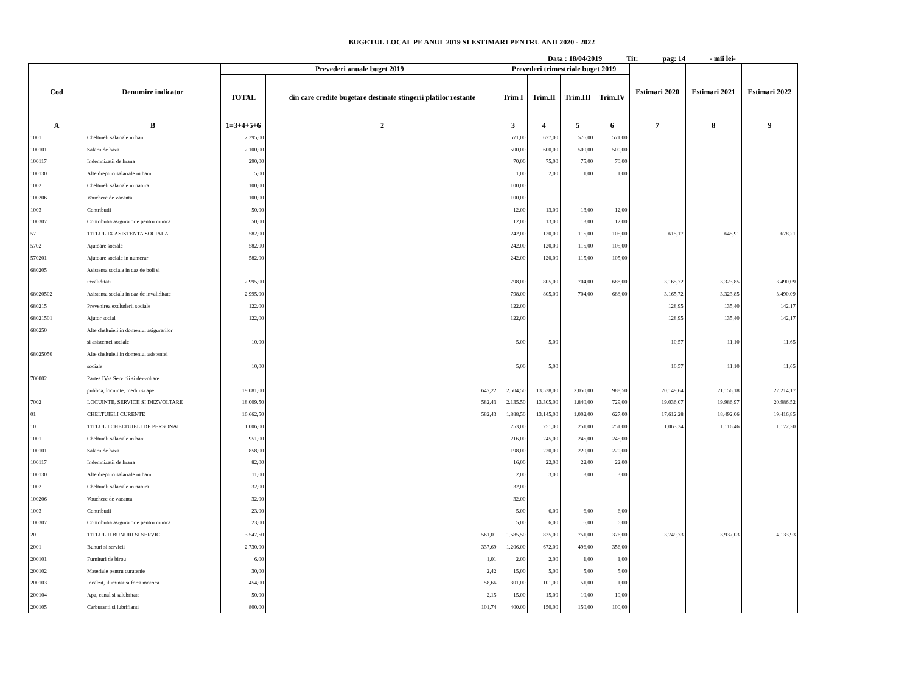BUGETUL LOCAL PE ANUL 2019 SI ESTIMARI PENTRU ANII 2020 - 2022
Data : 18/04/2019 Tit: pag: 14 - mii lei-
| Cod | Denumire indicator | Prevederi anuale buget 2019 | | Prevederi trimestriale buget 2019 | | | | Estimari 2020 | Estimari 2021 | Estimari 2022 |
| --- | --- | --- | --- | --- | --- | --- | --- | --- | --- | --- |
| | | TOTAL | din care credite bugetare destinate stingerii platilor restante | Trim I | Trim.II | Trim.III | Trim.IV | | | |
| A | B | 1=3+4+5+6 | 2 | 3 | 4 | 5 | 6 | 7 | 8 | 9 |
| 1001 | Cheltuieli salariale in bani | 2.395,00 | | 571,00 | 677,00 | 576,00 | 571,00 | | | |
| 100101 | Salarii de baza | 2.100,00 | | 500,00 | 600,00 | 500,00 | 500,00 | | | |
| 100117 | Indemnizatii de hrana | 290,00 | | 70,00 | 75,00 | 75,00 | 70,00 | | | |
| 100130 | Alte drepturi salariale in bani | 5,00 | | 1,00 | 2,00 | 1,00 | 1,00 | | | |
| 1002 | Cheltuieli salariale in natura | 100,00 | | 100,00 | | | | | | |
| 100206 | Vouchere de vacanta | 100,00 | | 100,00 | | | | | | |
| 1003 | Contributii | 50,00 | | 12,00 | 13,00 | 13,00 | 12,00 | | | |
| 100307 | Contributia asiguratorie pentru munca | 50,00 | | 12,00 | 13,00 | 13,00 | 12,00 | | | |
| 57 | TITLUL IX ASISTENTA SOCIALA | 582,00 | | 242,00 | 120,00 | 115,00 | 105,00 | 615,17 | 645,91 | 678,21 |
| 5702 | Ajutoare sociale | 582,00 | | 242,00 | 120,00 | 115,00 | 105,00 | | | |
| 570201 | Ajutoare sociale in numerar | 582,00 | | 242,00 | 120,00 | 115,00 | 105,00 | | | |
| 680205 | Asistenta sociala in caz de boli si | | | | | | | | | |
| | invaliditati | 2.995,00 | | 798,00 | 805,00 | 704,00 | 688,00 | 3.165,72 | 3.323,85 | 3.490,09 |
| 68020502 | Asistenta sociala in caz de invaliditate | 2.995,00 | | 798,00 | 805,00 | 704,00 | 688,00 | 3.165,72 | 3.323,85 | 3.490,09 |
| 680215 | Prevenirea excluderii sociale | 122,00 | | 122,00 | | | | 128,95 | 135,40 | 142,17 |
| 68021501 | Ajutor social | 122,00 | | 122,00 | | | | 128,95 | 135,40 | 142,17 |
| 680250 | Alte cheltuieli in domeniul asigurarilor | | | | | | | | | |
| | si asistentei sociale | 10,00 | | 5,00 | 5,00 | | | 10,57 | 11,10 | 11,65 |
| 68025050 | Alte cheltuieli in domeniul asistentei | | | | | | | | | |
| | sociale | 10,00 | | 5,00 | 5,00 | | | 10,57 | 11,10 | 11,65 |
| 700002 | Partea IV-a Servicii si dezvoltare | | | | | | | | | |
| | publica, locuinte, mediu si ape | 19.081,00 | 647,22 | 2.504,50 | 13.538,00 | 2.050,00 | 988,50 | 20.149,64 | 21.156,18 | 22.214,17 |
| 7002 | LOCUINTE, SERVICII SI DEZVOLTARE | 18.009,50 | 582,43 | 2.135,50 | 13.305,00 | 1.840,00 | 729,00 | 19.036,07 | 19.986,97 | 20.986,52 |
| 01 | CHELTUIELI CURENTE | 16.662,50 | 582,43 | 1.888,50 | 13.145,00 | 1.002,00 | 627,00 | 17.612,28 | 18.492,06 | 19.416,85 |
| 10 | TITLUL I CHELTUIELI DE PERSONAL | 1.006,00 | | 253,00 | 251,00 | 251,00 | 251,00 | 1.063,34 | 1.116,46 | 1.172,30 |
| 1001 | Cheltuieli salariale in bani | 951,00 | | 216,00 | 245,00 | 245,00 | 245,00 | | | |
| 100101 | Salarii de baza | 858,00 | | 198,00 | 220,00 | 220,00 | 220,00 | | | |
| 100117 | Indemnizatii de hrana | 82,00 | | 16,00 | 22,00 | 22,00 | 22,00 | | | |
| 100130 | Alte drepturi salariale in bani | 11,00 | | 2,00 | 3,00 | 3,00 | 3,00 | | | |
| 1002 | Cheltuieli salariale in natura | 32,00 | | 32,00 | | | | | | |
| 100206 | Vouchere de vacanta | 32,00 | | 32,00 | | | | | | |
| 1003 | Contributii | 23,00 | | 5,00 | 6,00 | 6,00 | 6,00 | | | |
| 100307 | Contributia asiguratorie pentru munca | 23,00 | | 5,00 | 6,00 | 6,00 | 6,00 | | | |
| 20 | TITLUL II BUNURI SI SERVICII | 3.547,50 | 561,01 | 1.585,50 | 835,00 | 751,00 | 376,00 | 3.749,73 | 3.937,03 | 4.133,93 |
| 2001 | Bunuri si servicii | 2.730,00 | 337,69 | 1.206,00 | 672,00 | 496,00 | 356,00 | | | |
| 200101 | Furnituri de birou | 6,00 | 1,01 | 2,00 | 2,00 | 1,00 | 1,00 | | | |
| 200102 | Materiale pentru curatenie | 30,00 | 2,42 | 15,00 | 5,00 | 5,00 | 5,00 | | | |
| 200103 | Incalzit, iluminat si forta motrica | 454,00 | 58,66 | 301,00 | 101,00 | 51,00 | 1,00 | | | |
| 200104 | Apa, canal si salubritate | 50,00 | 2,15 | 15,00 | 15,00 | 10,00 | 10,00 | | | |
| 200105 | Carburanti si lubrifianti | 800,00 | 101,74 | 400,00 | 150,00 | 150,00 | 100,00 | | | |